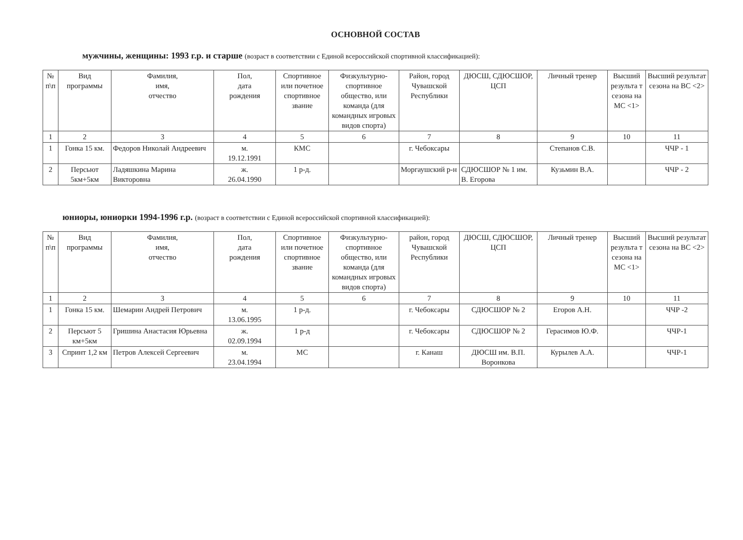ОСНОВНОЙ СОСТАВ
мужчины, женщины: 1993 г.р. и старше (возраст в соответствии с Единой всероссийской спортивной классификацией):
| № п\п | Вид программы | Фамилия, имя, отчество | Пол, дата рождения | Спортивное или почетное спортивное звание | Физкультурно-спортивное общество, или команда (для командных игровых видов спорта) | Район, город Чувашской Республики | ДЮСШ, СДЮСШОР, ЦСП | Личный тренер | Высший результа т сезона на МС <1> | Высший результат сезона на ВС <2> |
| --- | --- | --- | --- | --- | --- | --- | --- | --- | --- | --- |
| 1 | 2 | 3 | 4 | 5 | 6 | 7 | 8 | 9 | 10 | 11 |
| 1 | Гонка 15 км. | Федоров Николай Андреевич | м. 19.12.1991 | КМС | | г. Чебоксары | | Степанов С.В. | | ЧЧР - 1 |
| 2 | Персьют 5км+5км | Ладяшкина Марина Викторовна | ж. 26.04.1990 | 1 р-д. | | Моргаушский р-н | СДЮСШОР № 1 им. В. Егорова | Кузьмин В.А. | | ЧЧР - 2 |
юниоры, юниорки 1994-1996 г.р. (возраст в соответствии с Единой всероссийской спортивной классификацией):
| № п\п | Вид программы | Фамилия, имя, отчество | Пол, дата рождения | Спортивное или почетное спортивное звание | Физкультурно-спортивное общество, или команда (для командных игровых видов спорта) | район, город Чувашской Республики | ДЮСШ, СДЮСШОР, ЦСП | Личный тренер | Высший результа т сезона на МС <1> | Высший результат сезона на ВС <2> |
| --- | --- | --- | --- | --- | --- | --- | --- | --- | --- | --- |
| 1 | 2 | 3 | 4 | 5 | 6 | 7 | 8 | 9 | 10 | 11 |
| 1 | Гонка 15 км. | Шемарин Андрей Петрович | м. 13.06.1995 | 1 р-д. | | г. Чебоксары | СДЮСШОР № 2 | Егоров А.Н. | | ЧЧР -2 |
| 2 | Персьют 5 км+5км | Гришина Анастасия Юрьевна | ж. 02.09.1994 | 1 р-д | | г. Чебоксары | СДЮСШОР № 2 | Герасимов Ю.Ф. | | ЧЧР-1 |
| 3 | Спринт 1,2 км | Петров Алексей Сергеевич | м. 23.04.1994 | МС | | г. Канаш | ДЮСШ им. В.П. Воронкова | Курылев А.А. | | ЧЧР-1 |